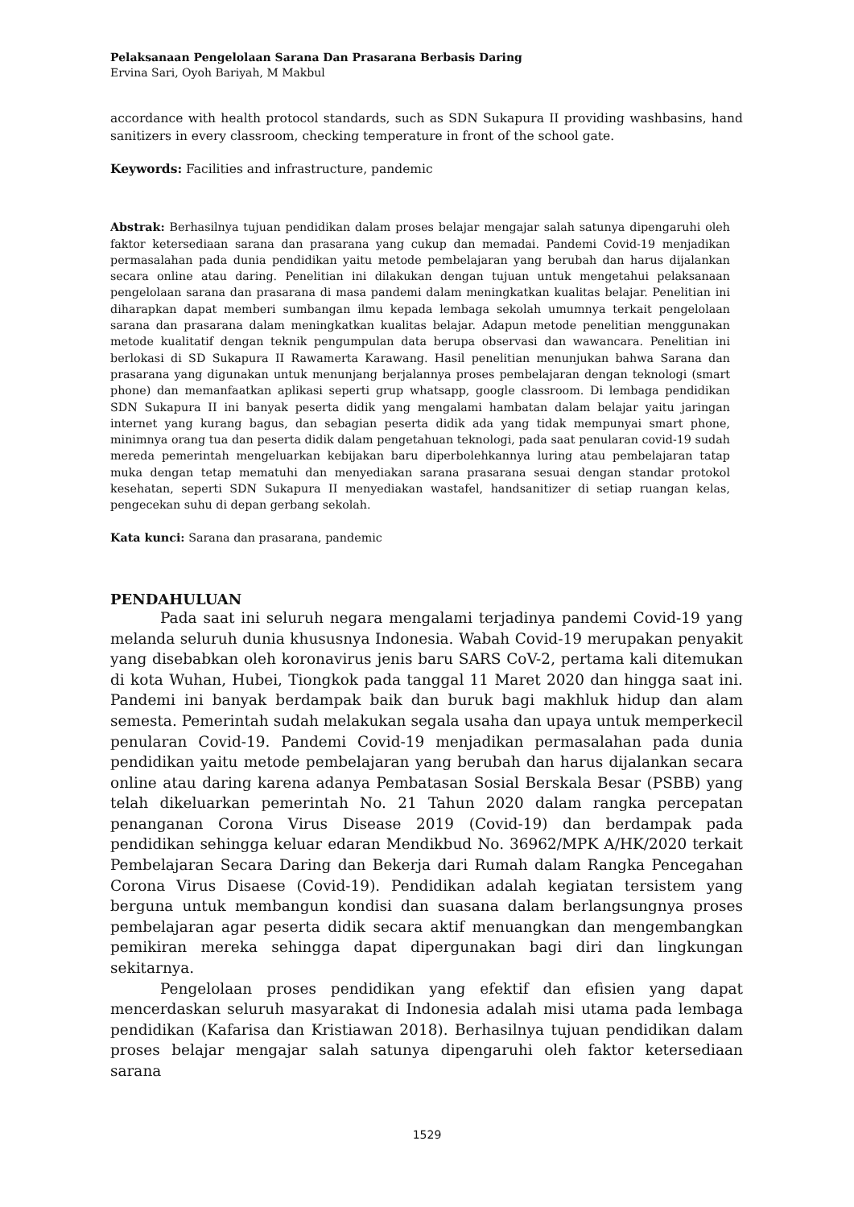Pelaksanaan Pengelolaan Sarana Dan Prasarana Berbasis Daring
Ervina Sari, Oyoh Bariyah, M Makbul
accordance with health protocol standards, such as SDN Sukapura II providing washbasins, hand sanitizers in every classroom, checking temperature in front of the school gate.
Keywords: Facilities and infrastructure, pandemic
Abstrak: Berhasilnya tujuan pendidikan dalam proses belajar mengajar salah satunya dipengaruhi oleh faktor ketersediaan sarana dan prasarana yang cukup dan memadai. Pandemi Covid-19 menjadikan permasalahan pada dunia pendidikan yaitu metode pembelajaran yang berubah dan harus dijalankan secara online atau daring. Penelitian ini dilakukan dengan tujuan untuk mengetahui pelaksanaan pengelolaan sarana dan prasarana di masa pandemi dalam meningkatkan kualitas belajar. Penelitian ini diharapkan dapat memberi sumbangan ilmu kepada lembaga sekolah umumnya terkait pengelolaan sarana dan prasarana dalam meningkatkan kualitas belajar. Adapun metode penelitian menggunakan metode kualitatif dengan teknik pengumpulan data berupa observasi dan wawancara. Penelitian ini berlokasi di SD Sukapura II Rawamerta Karawang. Hasil penelitian menunjukan bahwa Sarana dan prasarana yang digunakan untuk menunjang berjalannya proses pembelajaran dengan teknologi (smart phone) dan memanfaatkan aplikasi seperti grup whatsapp, google classroom. Di lembaga pendidikan SDN Sukapura II ini banyak peserta didik yang mengalami hambatan dalam belajar yaitu jaringan internet yang kurang bagus, dan sebagian peserta didik ada yang tidak mempunyai smart phone, minimnya orang tua dan peserta didik dalam pengetahuan teknologi, pada saat penularan covid-19 sudah mereda pemerintah mengeluarkan kebijakan baru diperbolehkannya luring atau pembelajaran tatap muka dengan tetap mematuhi dan menyediakan sarana prasarana sesuai dengan standar protokol kesehatan, seperti SDN Sukapura II menyediakan wastafel, handsanitizer di setiap ruangan kelas, pengecekan suhu di depan gerbang sekolah.
Kata kunci: Sarana dan prasarana, pandemic
PENDAHULUAN
Pada saat ini seluruh negara mengalami terjadinya pandemi Covid-19 yang melanda seluruh dunia khususnya Indonesia. Wabah Covid-19 merupakan penyakit yang disebabkan oleh koronavirus jenis baru SARS CoV-2, pertama kali ditemukan di kota Wuhan, Hubei, Tiongkok pada tanggal 11 Maret 2020 dan hingga saat ini. Pandemi ini banyak berdampak baik dan buruk bagi makhluk hidup dan alam semesta. Pemerintah sudah melakukan segala usaha dan upaya untuk memperkecil penularan Covid-19. Pandemi Covid-19 menjadikan permasalahan pada dunia pendidikan yaitu metode pembelajaran yang berubah dan harus dijalankan secara online atau daring karena adanya Pembatasan Sosial Berskala Besar (PSBB) yang telah dikeluarkan pemerintah No. 21 Tahun 2020 dalam rangka percepatan penanganan Corona Virus Disease 2019 (Covid-19) dan berdampak pada pendidikan sehingga keluar edaran Mendikbud No. 36962/MPK A/HK/2020 terkait Pembelajaran Secara Daring dan Bekerja dari Rumah dalam Rangka Pencegahan Corona Virus Disaese (Covid-19). Pendidikan adalah kegiatan tersistem yang berguna untuk membangun kondisi dan suasana dalam berlangsungnya proses pembelajaran agar peserta didik secara aktif menuangkan dan mengembangkan pemikiran mereka sehingga dapat dipergunakan bagi diri dan lingkungan sekitarnya.
Pengelolaan proses pendidikan yang efektif dan efisien yang dapat mencerdaskan seluruh masyarakat di Indonesia adalah misi utama pada lembaga pendidikan (Kafarisa dan Kristiawan 2018). Berhasilnya tujuan pendidikan dalam proses belajar mengajar salah satunya dipengaruhi oleh faktor ketersediaan sarana
1529